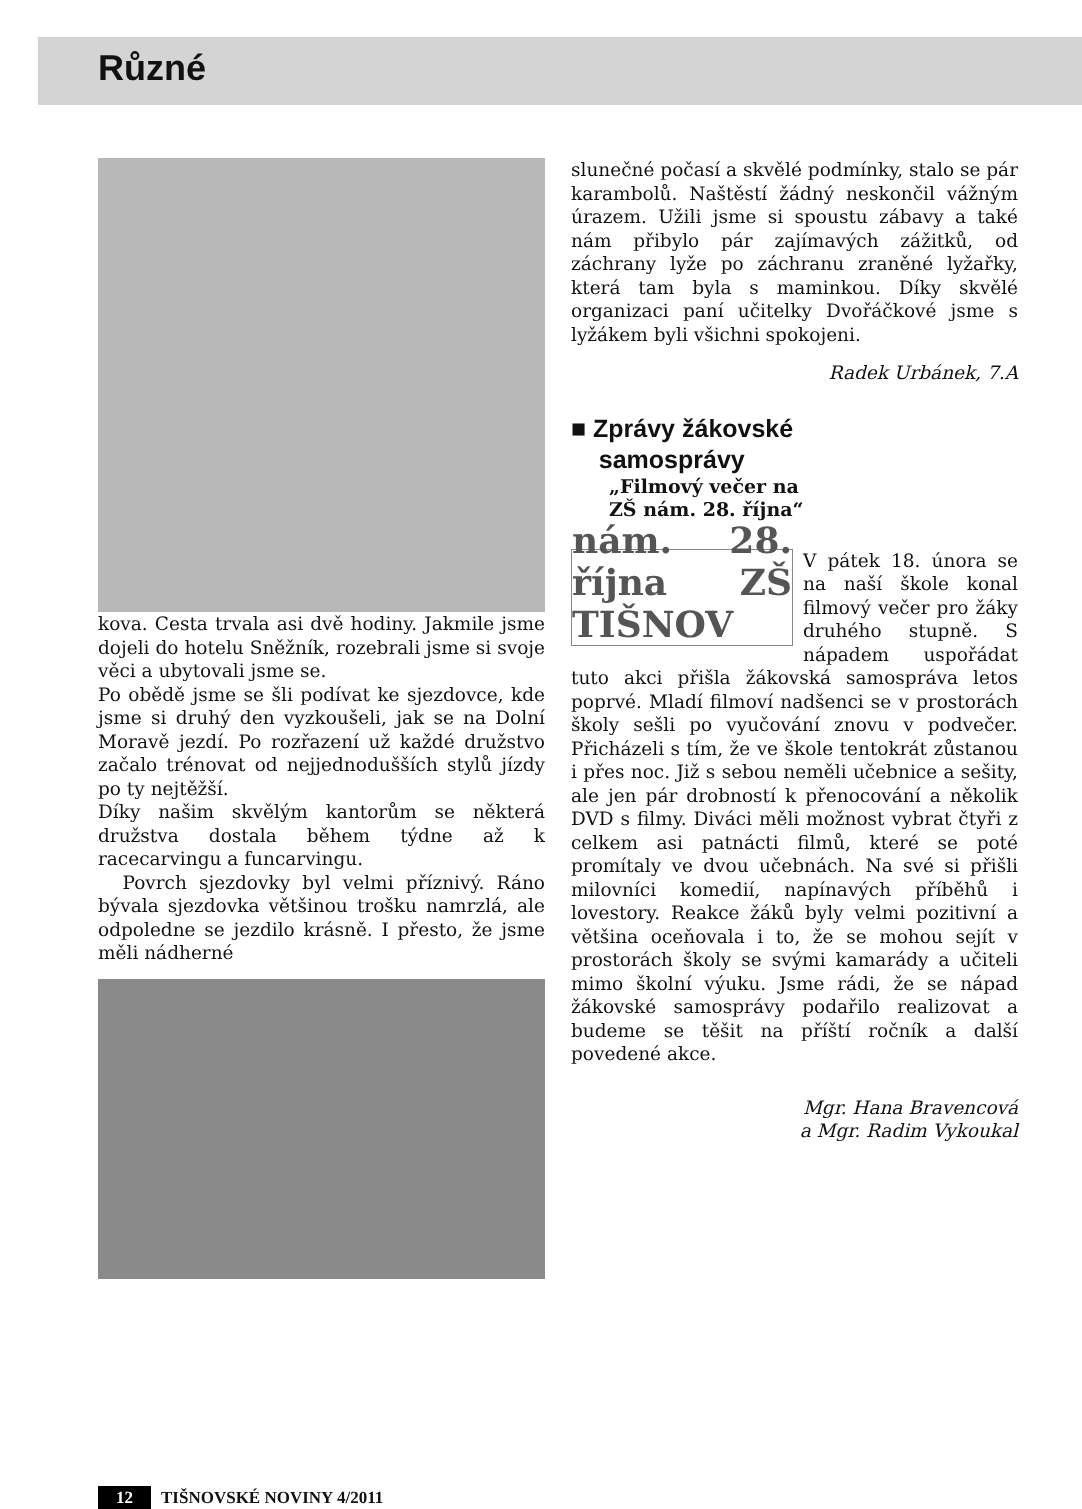Různé
kova. Cesta trvala asi dvě hodiny. Jakmile jsme dojeli do hotelu Sněžník, rozebrali jsme si svoje věci a ubytovali jsme se.
Po obědě jsme se šli podívat ke sjezdovce, kde jsme si druhý den vyzkoušeli, jak se na Dolní Moravě jezdí. Po rozřazení už každé družstvo začalo trénovat od nejjednodušších stylů jízdy po ty nejtěžší.
Díky našim skvělým kantorům se některá družstva dostala během týdne až k racecarvingu a funcarvingu.
Povrch sjezdovky byl velmi příznivý. Ráno bývala sjezdovka většinou trošku namrzlá, ale odpoledne se jezdilo krásně. I přesto, že jsme měli nádherné
slunečné počasí a skvělé podmínky, stalo se pár karambolů. Naštěstí žádný neskončil vážným úrazem. Užili jsme si spoustu zábavy a také nám přibylo pár zajímavých zážitků, od záchrany lyže po záchranu zraněné lyžařky, která tam byla s maminkou. Díky skvělé organizaci paní učitelky Dvořáčkové jsme s lyžákem byli všichni spokojeni.
Radek Urbánek, 7.A
■ Zprávy žákovské
samosprávy
„Filmový večer na
ZŠ nám. 28. října“
nám. 28. října ZŠ TIŠNOV
V pátek 18. února se na naší škole konal filmový večer pro žáky druhého stupně. S nápadem uspořádat tuto akci přišla žákovská samospráva letos poprvé. Mladí filmoví nadšenci se v prostorách školy sešli po vyučování znovu v podvečer. Přicházeli s tím, že ve škole tentokrát zůstanou i přes noc. Již s sebou neměli učebnice a sešity, ale jen pár drobností k přenocování a několik DVD s filmy. Diváci měli možnost vybrat čtyři z celkem asi patnácti filmů, které se poté promítaly ve dvou učebnách. Na své si přišli milovníci komedií, napínavých příběhů i lovestory. Reakce žáků byly velmi pozitivní a většina oceňovala i to, že se mohou sejít v prostorách školy se svými kamarády a učiteli mimo školní výuku. Jsme rádi, že se nápad žákovské samosprávy podařilo realizovat a budeme se těšit na příští ročník a další povedené akce.
Mgr. Hana Bravencová
a Mgr. Radim Vykoukal
12 TIŠNOVSKÉ NOVINY 4/2011